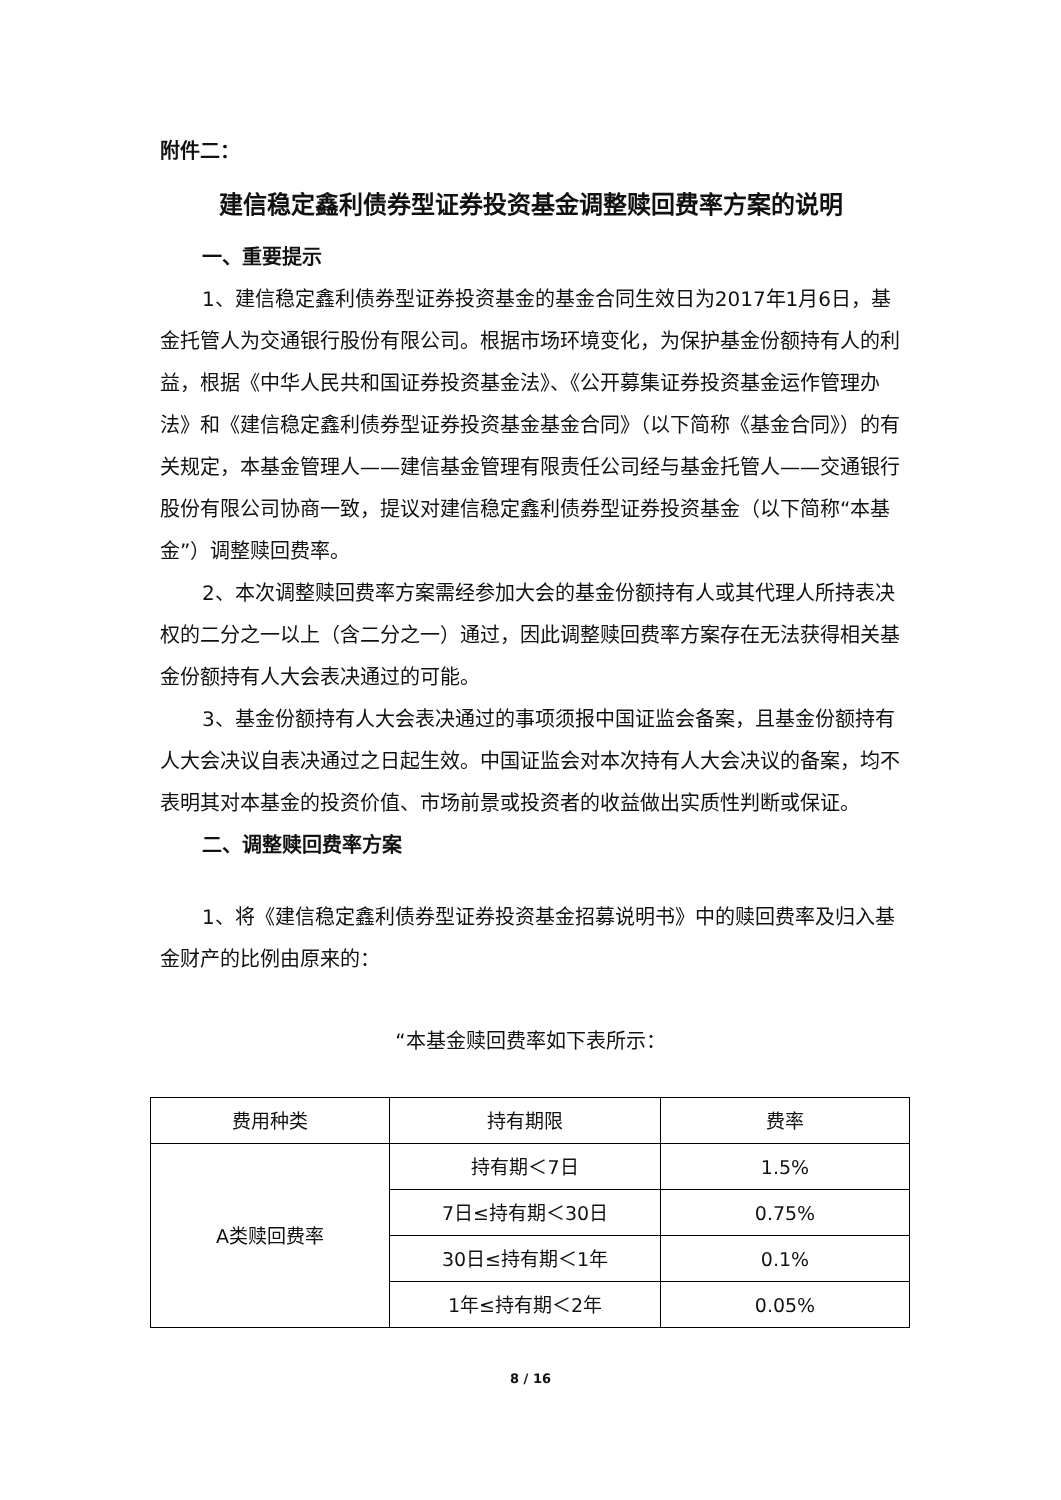附件二：
建信稳定鑫利债券型证券投资基金调整赎回费率方案的说明
一、重要提示
1、建信稳定鑫利债券型证券投资基金的基金合同生效日为2017年1月6日，基金托管人为交通银行股份有限公司。根据市场环境变化，为保护基金份额持有人的利益，根据《中华人民共和国证券投资基金法》、《公开募集证券投资基金运作管理办法》和《建信稳定鑫利债券型证券投资基金基金合同》（以下简称《基金合同》）的有关规定，本基金管理人——建信基金管理有限责任公司经与基金托管人——交通银行股份有限公司协商一致，提议对建信稳定鑫利债券型证券投资基金（以下简称“本基金”）调整赎回费率。
2、本次调整赎回费率方案需经参加大会的基金份额持有人或其代理人所持表决权的二分之一以上（含二分之一）通过，因此调整赎回费率方案存在无法获得相关基金份额持有人大会表决通过的可能。
3、基金份额持有人大会表决通过的事项须报中国证监会备案，且基金份额持有人大会决议自表决通过之日起生效。中国证监会对本次持有人大会决议的备案，均不表明其对本基金的投资价值、市场前景或投资者的收益做出实质性判断或保证。
二、调整赎回费率方案
1、将《建信稳定鑫利债券型证券投资基金招募说明书》中的赎回费率及归入基金财产的比例由原来的：
“本基金赎回费率如下表所示：
| 费用种类 | 持有期限 | 费率 |
| A类赎回费率 | 持有期＜7日 | 1.5% |
| | 7日≤持有期＜30日 | 0.75% |
| | 30日≤持有期＜1年 | 0.1% |
| | 1年≤持有期＜2年 | 0.05% |
8 / 16